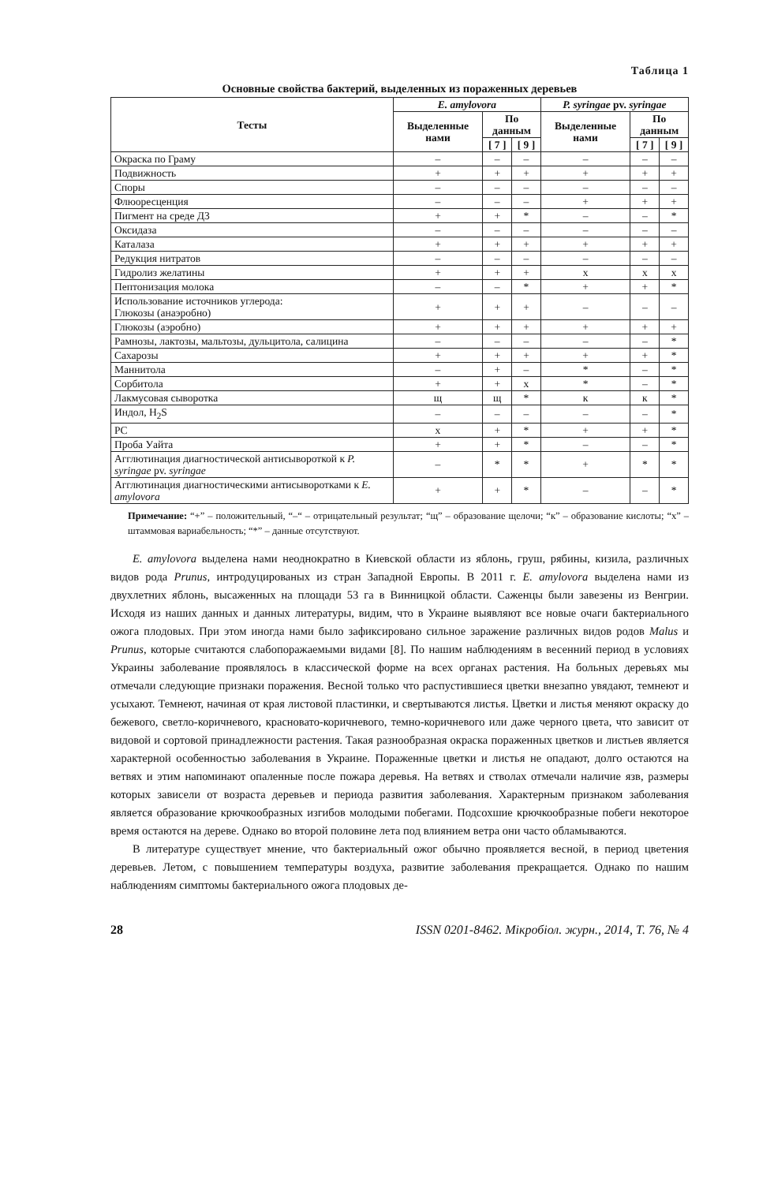Таблица 1
Основные свойства бактерий, выделенных из пораженных деревьев
| Тесты | E. amylovora | | | P. syringae pv. syringae | | |
| --- | --- | --- | --- | --- | --- | --- |
| | Выделенные нами | По данным | | Выделенные нами | По данным | |
| | | [ 7 ] | [ 9 ] | | [ 7 ] | [ 9 ] |
| Окраска по Граму | – | – | – | – | – | – |
| Подвижность | + | + | + | + | + | + |
| Споры | – | – | – | – | – | – |
| Флюоресценция | – | – | – | + | + | + |
| Пигмент на среде Д3 | + | + | * | – | – | * |
| Оксидаза | – | – | – | – | – | – |
| Каталаза | + | + | + | + | + | + |
| Редукция нитратов | – | – | – | – | – | – |
| Гидролиз желатины | + | + | + | х | х | х |
| Пептонизация молока | – | – | * | + | + | * |
| Использование источников углерода: Глюкозы (анаэробно) | + | + | + | – | – | – |
| Глюкозы (аэробно) | + | + | + | + | + | + |
| Рамнозы, лактозы, мальтозы, дульцитола, салицина | – | – | – | – | – | * |
| Сахарозы | + | + | + | + | + | * |
| Маннитола | – | + | – | * | – | * |
| Сорбитола | + | + | х | * | – | * |
| Лакмусовая сыворотка | щ | щ | * | к | к | * |
| Индол, H<sub>2</sub>S | – | – | – | – | – | * |
| PC | х | + | * | + | + | * |
| Проба Уайта | + | + | * | – | – | * |
| Агглютинация диагностической антисывороткой к P. syringae pv. syringae | – | * | * | + | * | * |
| Агглютинация диагностическими антисыворотками к E. amylovora | + | + | * | – | – | * |
Примечание: “+” – положительный, “–“ – отрицательный результат; “щ” – образование щелочи; “к” – образование кислоты; “х” – штаммовая вариабельность; “*” – данные отсутствуют.
E. amylovora выделена нами неоднократно в Киевской области из яблонь, груш, рябины, кизила, различных видов рода Prunus, интродуцированых из стран Западной Европы. В 2011 г. E. amylovora выделена нами из двухлетних яблонь, высаженных на площади 53 га в Винницкой области. Саженцы были завезены из Венгрии. Исходя из наших данных и данных литературы, видим, что в Украине выявляют все новые очаги бактериального ожога плодовых. При этом иногда нами было зафиксировано сильное заражение различных видов родов Malus и Prunus, которые считаются слабопоражаемыми видами [8]. По нашим наблюдениям в весенний период в условиях Украины заболевание проявлялось в классической форме на всех органах растения. На больных деревьях мы отмечали следующие признаки поражения. Весной только что распустившиеся цветки внезапно увядают, темнеют и усыхают. Темнеют, начиная от края листовой пластинки, и свертываются листья. Цветки и листья меняют окраску до бежевого, светло-коричневого, красновато-коричневого, темно-коричневого или даже черного цвета, что зависит от видовой и сортовой принадлежности растения. Такая разнообразная окраска пораженных цветков и листьев является характерной особенностью заболевания в Украине. Пораженные цветки и листья не опадают, долго остаются на ветвях и этим напоминают опаленные после пожара деревья. На ветвях и стволах отмечали наличие язв, размеры которых зависели от возраста деревьев и периода развития заболевания. Характерным признаком заболевания является образование крючкообразных изгибов молодыми побегами. Подсохшие крючкообразные побеги некоторое время остаются на дереве. Однако во второй половине лета под влиянием ветра они часто обламываются.
В литературе существует мнение, что бактериальный ожог обычно проявляется весной, в период цветения деревьев. Летом, с повышением температуры воздуха, развитие заболевания прекращается. Однако по нашим наблюдениям симптомы бактериального ожога плодовых де-
28 ISSN 0201-8462. Мікробіол. журн., 2014, Т. 76, № 4